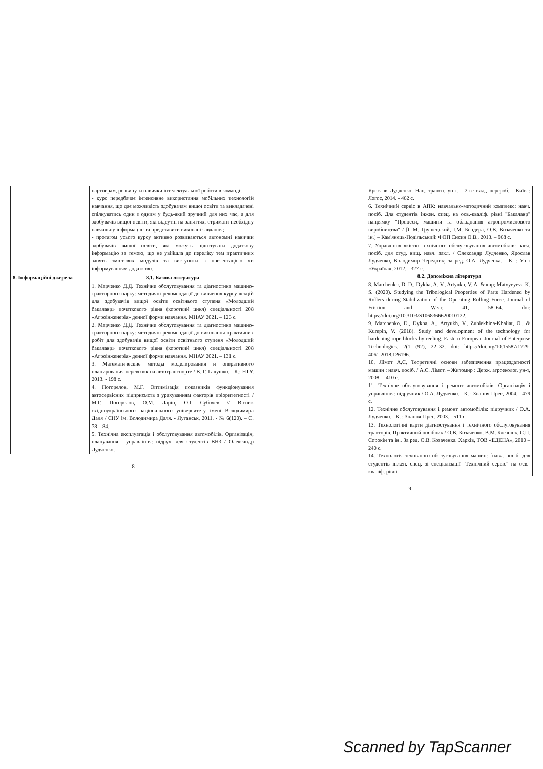| | партнерам, розвинути навички інтелектуальної роботи в команді; - курс передбачає інтенсивне використання мобільних технологій навчання, що дає можливість здобувачам вищої освіти та викладачеві спілкуватись один з одним у будь-який зручний для них час, а для здобувачів вищої освіти, які відсутні на заняттях, отримати необхідну навчальну інформацію та представити виконані завдання; - протягом усього курсу активно розвиваються автономні навички здобувачів вищої освіти, які можуть підготувати додаткову інформацію за темою, що не увійшла до переліку тем практичних занять змістових модулів та виступити з презентацією чи інформуванням додатково. |
| 8. Інформаційні джерела | 8.1. Базова література 1. Марченко Д.Д. Технічне обслуговування та діагностика машино-тракторного парку: методичні рекомендації до вивчення курсу лекцій для здобувачів вищої освіти освітнього ступеня «Молодший бакалавр» початкового рівня (короткий цикл) спеціальності 208 «Агроінженерія» денної форми навчання. МНАУ 2021. – 126 с. 2. Марченко Д.Д. Технічне обслуговування та діагностика машино-тракторного парку: методичні рекомендації до виконання практичних робіт для здобувачів вищої освіти освітнього ступеня «Молодший бакалавр» початкового рівня (короткий цикл) спеціальності 208 «Агроінженерія» денної форми навчання. МНАУ 2021. – 131 с. 3. Математические методы моделирования и оперативного планирования перевозок на автотранспорте / В. Г. Галушко. - К.: НТУ, 2013. - 198 с. 4. Погорєлов, М.Г. Оптимізація показників функціонування автосервісних підприємств з урахуванням факторів пріоритетності / М.Г. Погорєлов, О.М. Ларін, О.І. Субочев // Вісник східноукраїнського національного університету імені Володимира Даля / СНУ ім. Володимира Даля. - Луганськ, 2011. - № 6(120). – С. 78 – 84. 5. Технічна експлуатація і обслуговування автомобілів. Організація, планування і управління: підруч. для студентів ВНЗ / Олександр Лудченко, |
8
| | Ярослав Лудченко; Нац. трансп. ун-т. - 2-ге вид., перероб. - Київ : Логос, 2014. - 462 с. 6. Технічний сервіс в АПК: навчально-методичний комплекс: навч. посіб. Для студентів інжен. спец. на осв.-кваліф. рівні "Бакалавр" напрямку "Процеси, машини та обладнання агропромислового виробництва" / [С.М. Грушецький, І.М. Бендера, О.В. Козаченко та ін.] – Кам'янець-Подільський: ФОП Сисин О.В., 2013. – 968 с. 7. Управління якістю технічного обслуговування автомобілів: навч. посіб. для студ. вищ. навч. закл. / Олександр Лудченко, Ярослав Лудченко, Володимир Чередник; за ред. О.А. Лудченка. - К. : Ун-т «Україна», 2012. - 327 с. 8.2. Допоміжна література 8. Marchenko, D. D., Dykha, A. V., Artyukh, V. A. &amp; Matvyeyeva K. S. (2020). Studying the Tribological Properties of Parts Hardened by Rollers during Stabilization of the Operating Rolling Force. Journal of Friction and Wear, 41, 58–64. doi: https://doi.org/10.3103/S1068366620010122. 9. Marchenko, D., Dykha, A., Artyukh, V., Zubiekhina-Khaiiat, O., & Kurepin, V. (2018). Study and development of the technology for hardening rope blocks by reeling. Eastern-European Journal of Enterprise Technologies, 2(1 (92), 22–32. doi: https://doi.org/10.15587/1729-4061.2018.126196. 10. Лімот А.С. Теоретичні основи забезпечення працездатності машин : навч. посіб. / А.С. Лімот. – Житомир : Держ. агроеколог. ун-т, 2008. – 410 с. 11. Технічне обслуговування і ремонт автомобілів. Організація і управління: підручник / О.А. Лудченко. - К. : Знання-Прес, 2004. - 479 с. 12. Технічне обслуговування і ремонт автомобілів: підручник / О.А. Лудченко. - К. : Знання-Прес, 2003. - 511 с. 13. Технологічні карти діагностування і технічного обслуговування тракторів. Практичний посібник / О.В. Козаченко, В.М. Блезнюк, С.П. Сорокін та ін.. За ред. О.В. Козаченка. Харків, ТОВ «ЕДЕНА», 2010 –240 с. 14. Технологія технічного обслуговування машин: [навч. посіб. для студентів інжен. спец. зі спеціалізації "Технічний сервіс" на осв.-кваліф. рівні |
9
Scanned by TapScanner